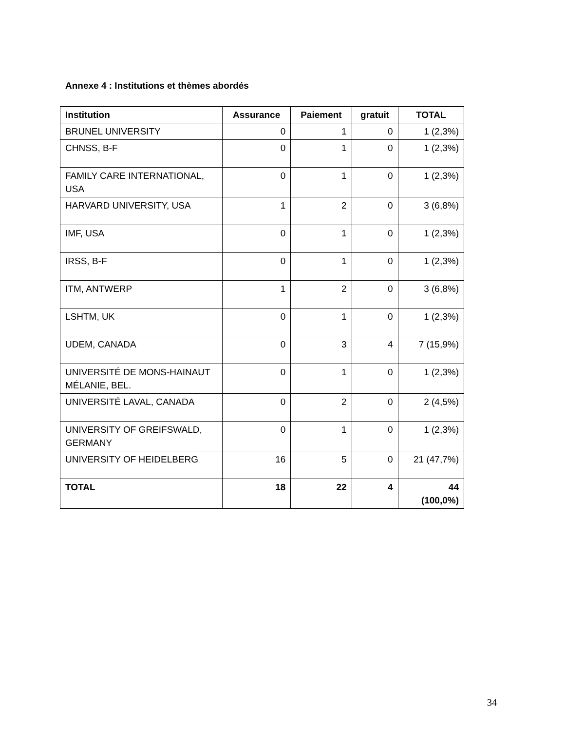Annexe 4 : Institutions et thèmes abordés
| Institution | Assurance | Paiement | gratuit | TOTAL |
| --- | --- | --- | --- | --- |
| BRUNEL UNIVERSITY | 0 | 1 | 0 | 1 (2,3%) |
| CHNSS, B-F | 0 | 1 | 0 | 1 (2,3%) |
| FAMILY CARE INTERNATIONAL, USA | 0 | 1 | 0 | 1 (2,3%) |
| HARVARD UNIVERSITY, USA | 1 | 2 | 0 | 3 (6,8%) |
| IMF, USA | 0 | 1 | 0 | 1 (2,3%) |
| IRSS, B-F | 0 | 1 | 0 | 1 (2,3%) |
| ITM, ANTWERP | 1 | 2 | 0 | 3 (6,8%) |
| LSHTM, UK | 0 | 1 | 0 | 1 (2,3%) |
| UDEM, CANADA | 0 | 3 | 4 | 7 (15,9%) |
| UNIVERSITÉ DE MONS-HAINAUT MÉLANIE, BEL. | 0 | 1 | 0 | 1 (2,3%) |
| UNIVERSITÉ LAVAL, CANADA | 0 | 2 | 0 | 2 (4,5%) |
| UNIVERSITY OF GREIFSWALD, GERMANY | 0 | 1 | 0 | 1 (2,3%) |
| UNIVERSITY OF HEIDELBERG | 16 | 5 | 0 | 21 (47,7%) |
| TOTAL | 18 | 22 | 4 | 44 (100,0%) |
34